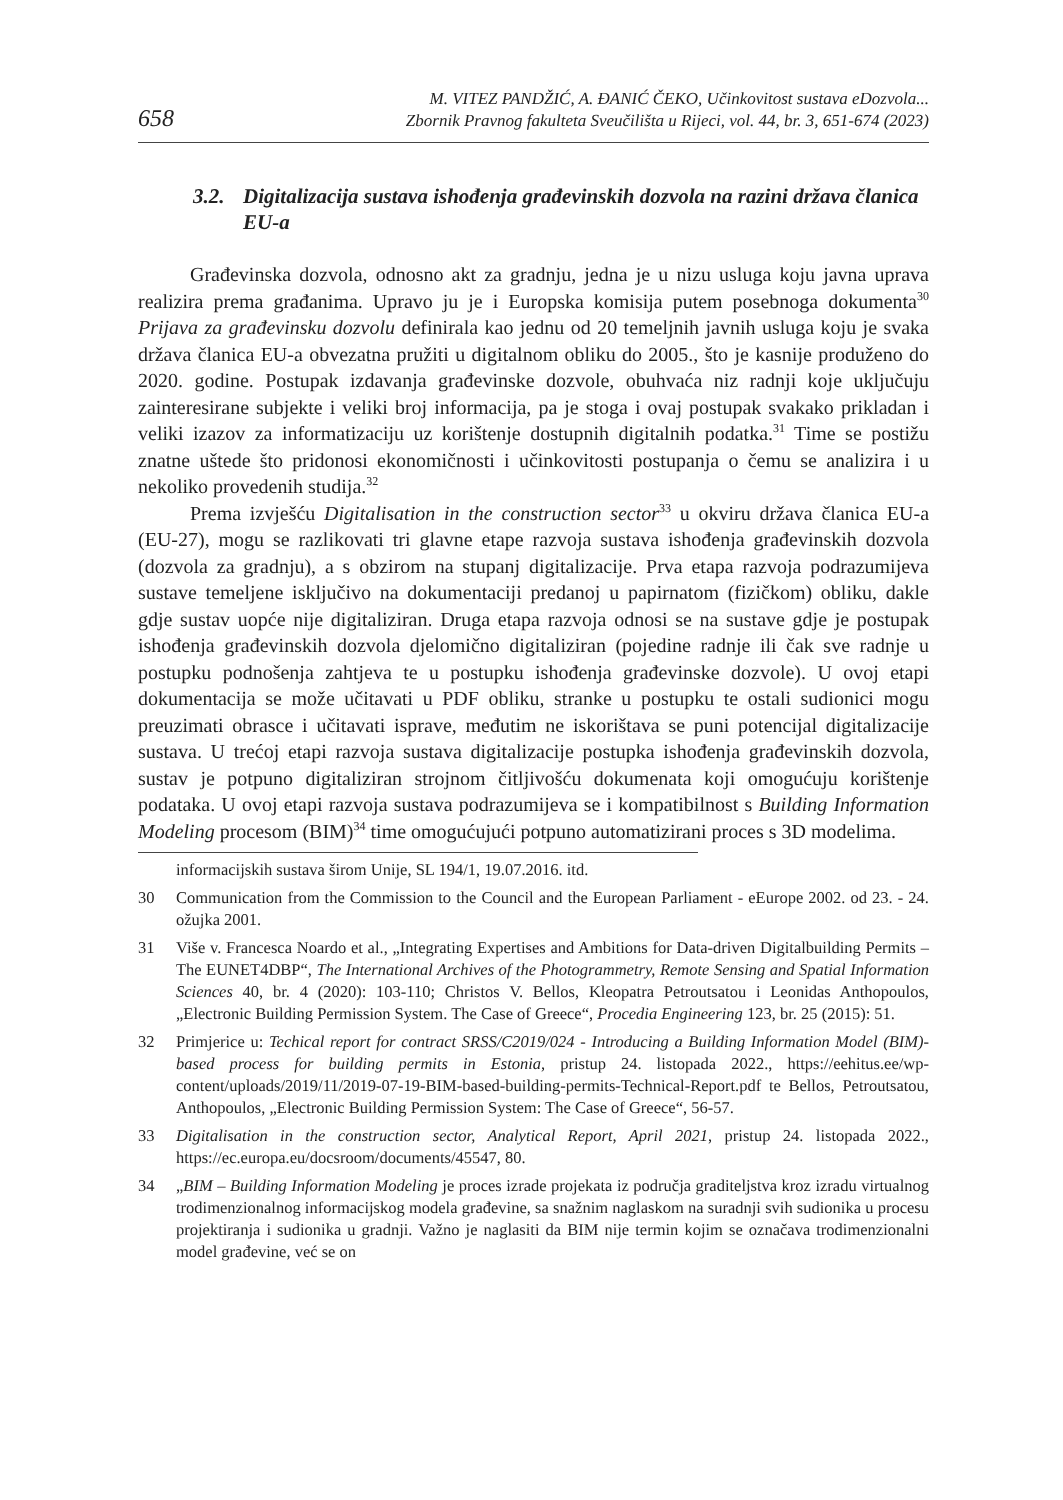658
M. VITEZ PANDŽIĆ, A. ĐANIĆ ČEKO, Učinkovitost sustava eDozvola...
Zbornik Pravnog fakulteta Sveučilišta u Rijeci, vol. 44, br. 3, 651-674 (2023)
3.2. Digitalizacija sustava ishođenja građevinskih dozvola na razini država članica EU-a
Građevinska dozvola, odnosno akt za gradnju, jedna je u nizu usluga koju javna uprava realizira prema građanima. Upravo ju je i Europska komisija putem posebnoga dokumenta<sup>30</sup> Prijava za građevinsku dozvolu definirala kao jednu od 20 temeljnih javnih usluga koju je svaka država članica EU-a obvezatna pružiti u digitalnom obliku do 2005., što je kasnije produženo do 2020. godine. Postupak izdavanja građevinske dozvole, obuhvaća niz radnji koje uključuju zainteresirane subjekte i veliki broj informacija, pa je stoga i ovaj postupak svakako prikladan i veliki izazov za informatizaciju uz korištenje dostupnih digitalnih podatka.<sup>31</sup> Time se postižu znatne uštede što pridonosi ekonomičnosti i učinkovitosti postupanja o čemu se analizira i u nekoliko provedenih studija.<sup>32</sup>
Prema izvješću Digitalisation in the construction sector<sup>33</sup> u okviru država članica EU-a (EU-27), mogu se razlikovati tri glavne etape razvoja sustava ishođenja građevinskih dozvola (dozvola za gradnju), a s obzirom na stupanj digitalizacije. Prva etapa razvoja podrazumijeva sustave temeljene isključivo na dokumentaciji predanoj u papirnatom (fizičkom) obliku, dakle gdje sustav uopće nije digitaliziran. Druga etapa razvoja odnosi se na sustave gdje je postupak ishođenja građevinskih dozvola djelomično digitaliziran (pojedine radnje ili čak sve radnje u postupku podnošenja zahtjeva te u postupku ishođenja građevinske dozvole). U ovoj etapi dokumentacija se može učitavati u PDF obliku, stranke u postupku te ostali sudionici mogu preuzimati obrasce i učitavati isprave, međutim ne iskorištava se puni potencijal digitalizacije sustava. U trećoj etapi razvoja sustava digitalizacije postupka ishođenja građevinskih dozvola, sustav je potpuno digitaliziran strojnom čitljivošću dokumenata koji omogućuju korištenje podataka. U ovoj etapi razvoja sustava podrazumijeva se i kompatibilnost s Building Information Modeling procesom (BIM)<sup>34</sup> time omogućujući potpuno automatizirani proces s 3D modelima.
informacijskih sustava širom Unije, SL 194/1, 19.07.2016. itd.
30 Communication from the Commission to the Council and the European Parliament - eEurope 2002. od 23. - 24. ožujka 2001.
31 Više v. Francesca Noardo et al., „Integrating Expertises and Ambitions for Data-driven Digitalbuilding Permits – The EUNET4DBP“, The International Archives of the Photogrammetry, Remote Sensing and Spatial Information Sciences 40, br. 4 (2020): 103-110; Christos V. Bellos, Kleopatra Petroutsatou i Leonidas Anthopoulos, „Electronic Building Permission System. The Case of Greece“, Procedia Engineering 123, br. 25 (2015): 51.
32 Primjerice u: Techical report for contract SRSS/C2019/024 - Introducing a Building Information Model (BIM)- based process for building permits in Estonia, pristup 24. listopada 2022., https://eehitus.ee/wp-content/uploads/2019/11/2019-07-19-BIM-based-building-permits-Technical-Report.pdf te Bellos, Petroutsatou, Anthopoulos, „Electronic Building Permission System: The Case of Greece“, 56-57.
33 Digitalisation in the construction sector, Analytical Report, April 2021, pristup 24. listopada 2022., https://ec.europa.eu/docsroom/documents/45547, 80.
34 „BIM – Building Information Modeling je proces izrade projekata iz područja graditeljstva kroz izradu virtualnog trodimenzionalnog informacijskog modela građevine, sa snažnim naglaskom na suradnji svih sudionika u procesu projektiranja i sudionika u gradnji. Važno je naglasiti da BIM nije termin kojim se označava trodimenzionalni model građevine, već se on